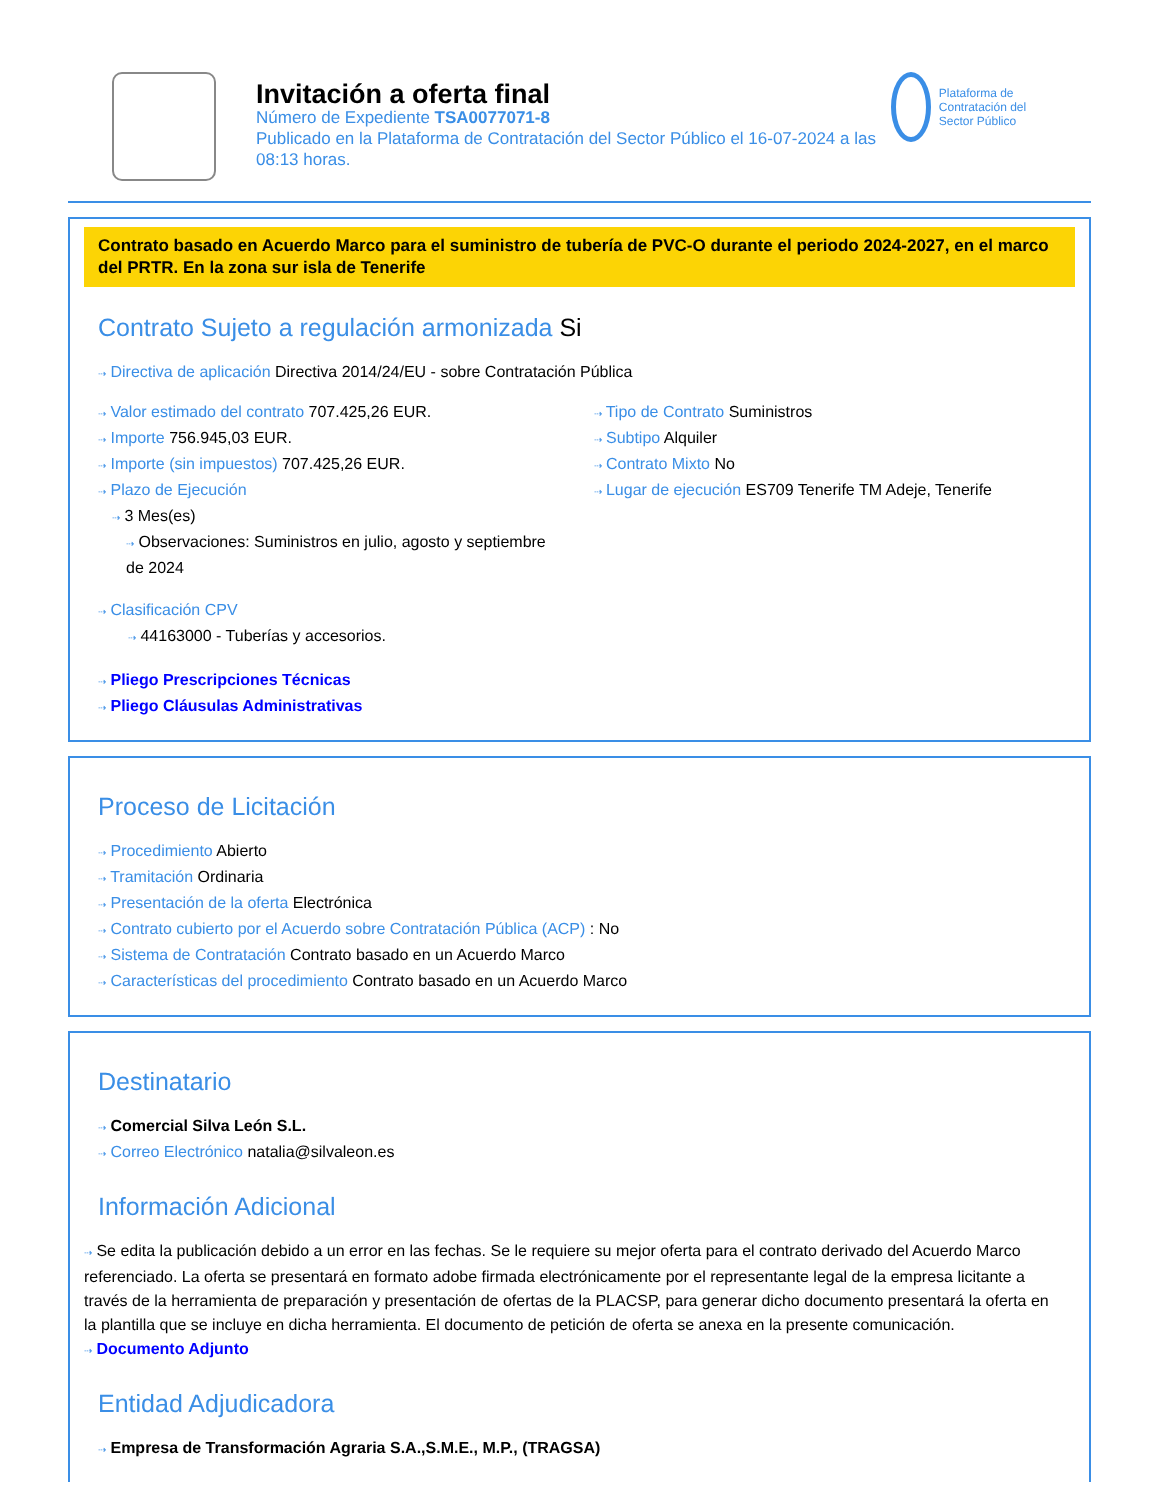Invitación a oferta final
Número de Expediente TSA0077071-8
Publicado en la Plataforma de Contratación del Sector Público el 16-07-2024 a las 08:13 horas.
Plataforma de Contratación del Sector Público
Contrato basado en Acuerdo Marco para el suministro de tubería de PVC-O durante el periodo 2024-2027, en el marco del PRTR. En la zona sur isla de Tenerife
Contrato Sujeto a regulación armonizada Si
⇢ Directiva de aplicación Directiva 2014/24/EU - sobre Contratación Pública
⇢ Valor estimado del contrato 707.425,26 EUR.
⇢ Importe 756.945,03 EUR.
⇢ Importe (sin impuestos) 707.425,26 EUR.
⇢ Plazo de Ejecución
⇢ 3 Mes(es)
⇢ Observaciones: Suministros en julio, agosto y septiembre de 2024
⇢ Tipo de Contrato Suministros
⇢ Subtipo Alquiler
⇢ Contrato Mixto No
⇢ Lugar de ejecución ES709 Tenerife TM Adeje, Tenerife
⇢ Clasificación CPV
⇢ 44163000 - Tuberías y accesorios.
⇢ Pliego Prescripciones Técnicas
⇢ Pliego Cláusulas Administrativas
Proceso de Licitación
⇢ Procedimiento Abierto
⇢ Tramitación Ordinaria
⇢ Presentación de la oferta Electrónica
⇢ Contrato cubierto por el Acuerdo sobre Contratación Pública (ACP) : No
⇢ Sistema de Contratación Contrato basado en un Acuerdo Marco
⇢ Características del procedimiento Contrato basado en un Acuerdo Marco
Destinatario
⇢ Comercial Silva León S.L.
⇢ Correo Electrónico natalia@silvaleon.es
Información Adicional
⇢ Se edita la publicación debido a un error en las fechas. Se le requiere su mejor oferta para el contrato derivado del Acuerdo Marco referenciado. La oferta se presentará en formato adobe firmada electrónicamente por el representante legal de la empresa licitante a través de la herramienta de preparación y presentación de ofertas de la PLACSP, para generar dicho documento presentará la oferta en la plantilla que se incluye en dicha herramienta. El documento de petición de oferta se anexa en la presente comunicación.
⇢ Documento Adjunto
Entidad Adjudicadora
⇢ Empresa de Transformación Agraria S.A.,S.M.E., M.P., (TRAGSA)